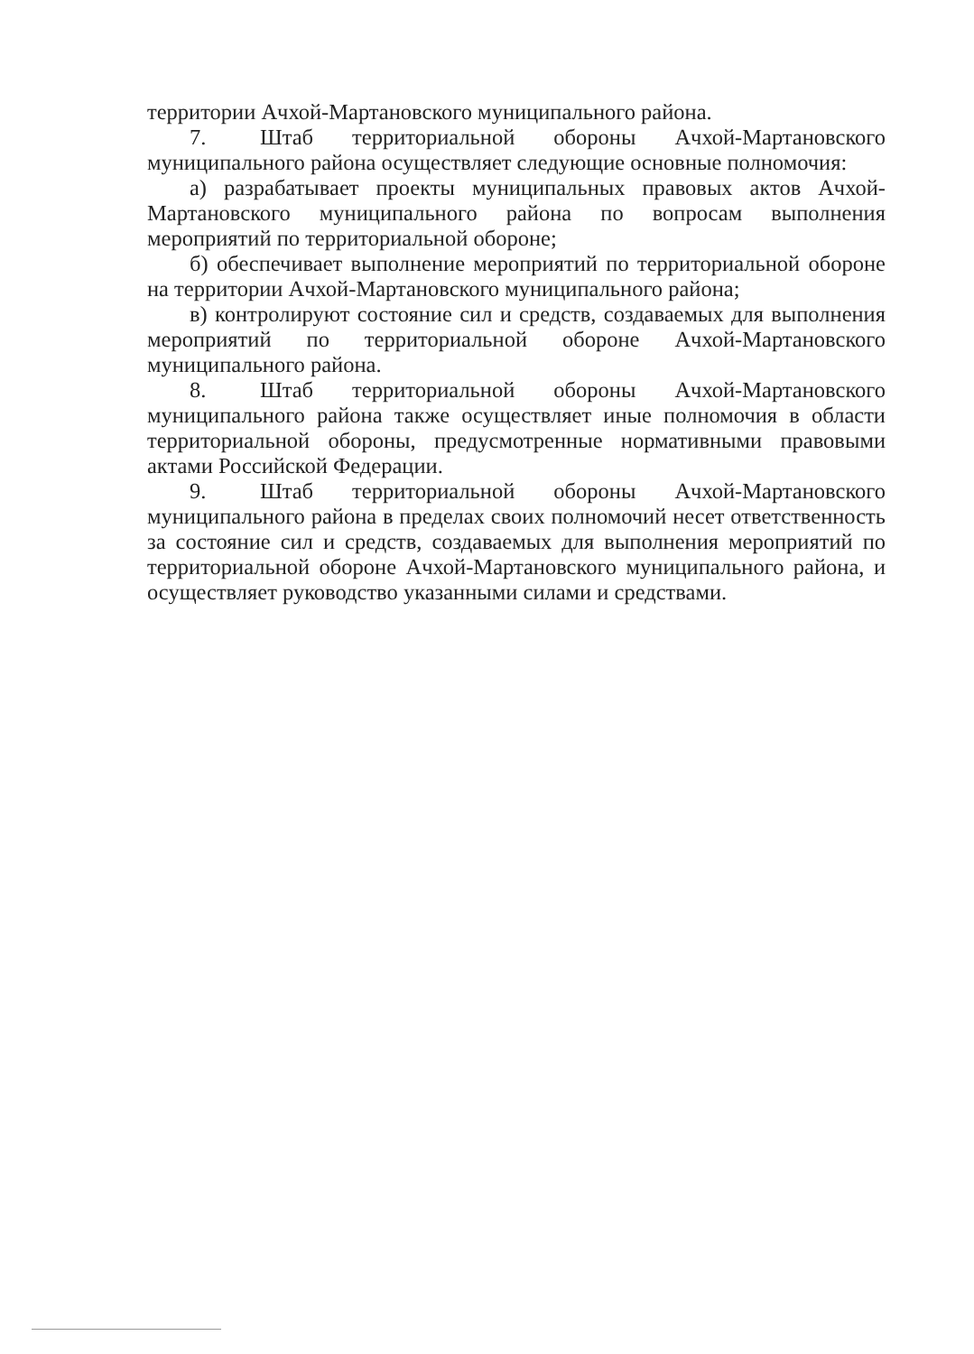территории Ачхой-Мартановского муниципального района.
7. Штаб территориальной обороны Ачхой-Мартановского муниципального района осуществляет следующие основные полномочия:
а) разрабатывает проекты муниципальных правовых актов Ачхой-Мартановского муниципального района по вопросам выполнения мероприятий по территориальной обороне;
б) обеспечивает выполнение мероприятий по территориальной обороне на территории Ачхой-Мартановского муниципального района;
в) контролируют состояние сил и средств, создаваемых для выполнения мероприятий по территориальной обороне Ачхой-Мартановского муниципального района.
8. Штаб территориальной обороны Ачхой-Мартановского муниципального района также осуществляет иные полномочия в области территориальной обороны, предусмотренные нормативными правовыми актами Российской Федерации.
9. Штаб территориальной обороны Ачхой-Мартановского муниципального района в пределах своих полномочий несет ответственность за состояние сил и средств, создаваемых для выполнения мероприятий по территориальной обороне Ачхой-Мартановского муниципального района, и осуществляет руководство указанными силами и средствами.